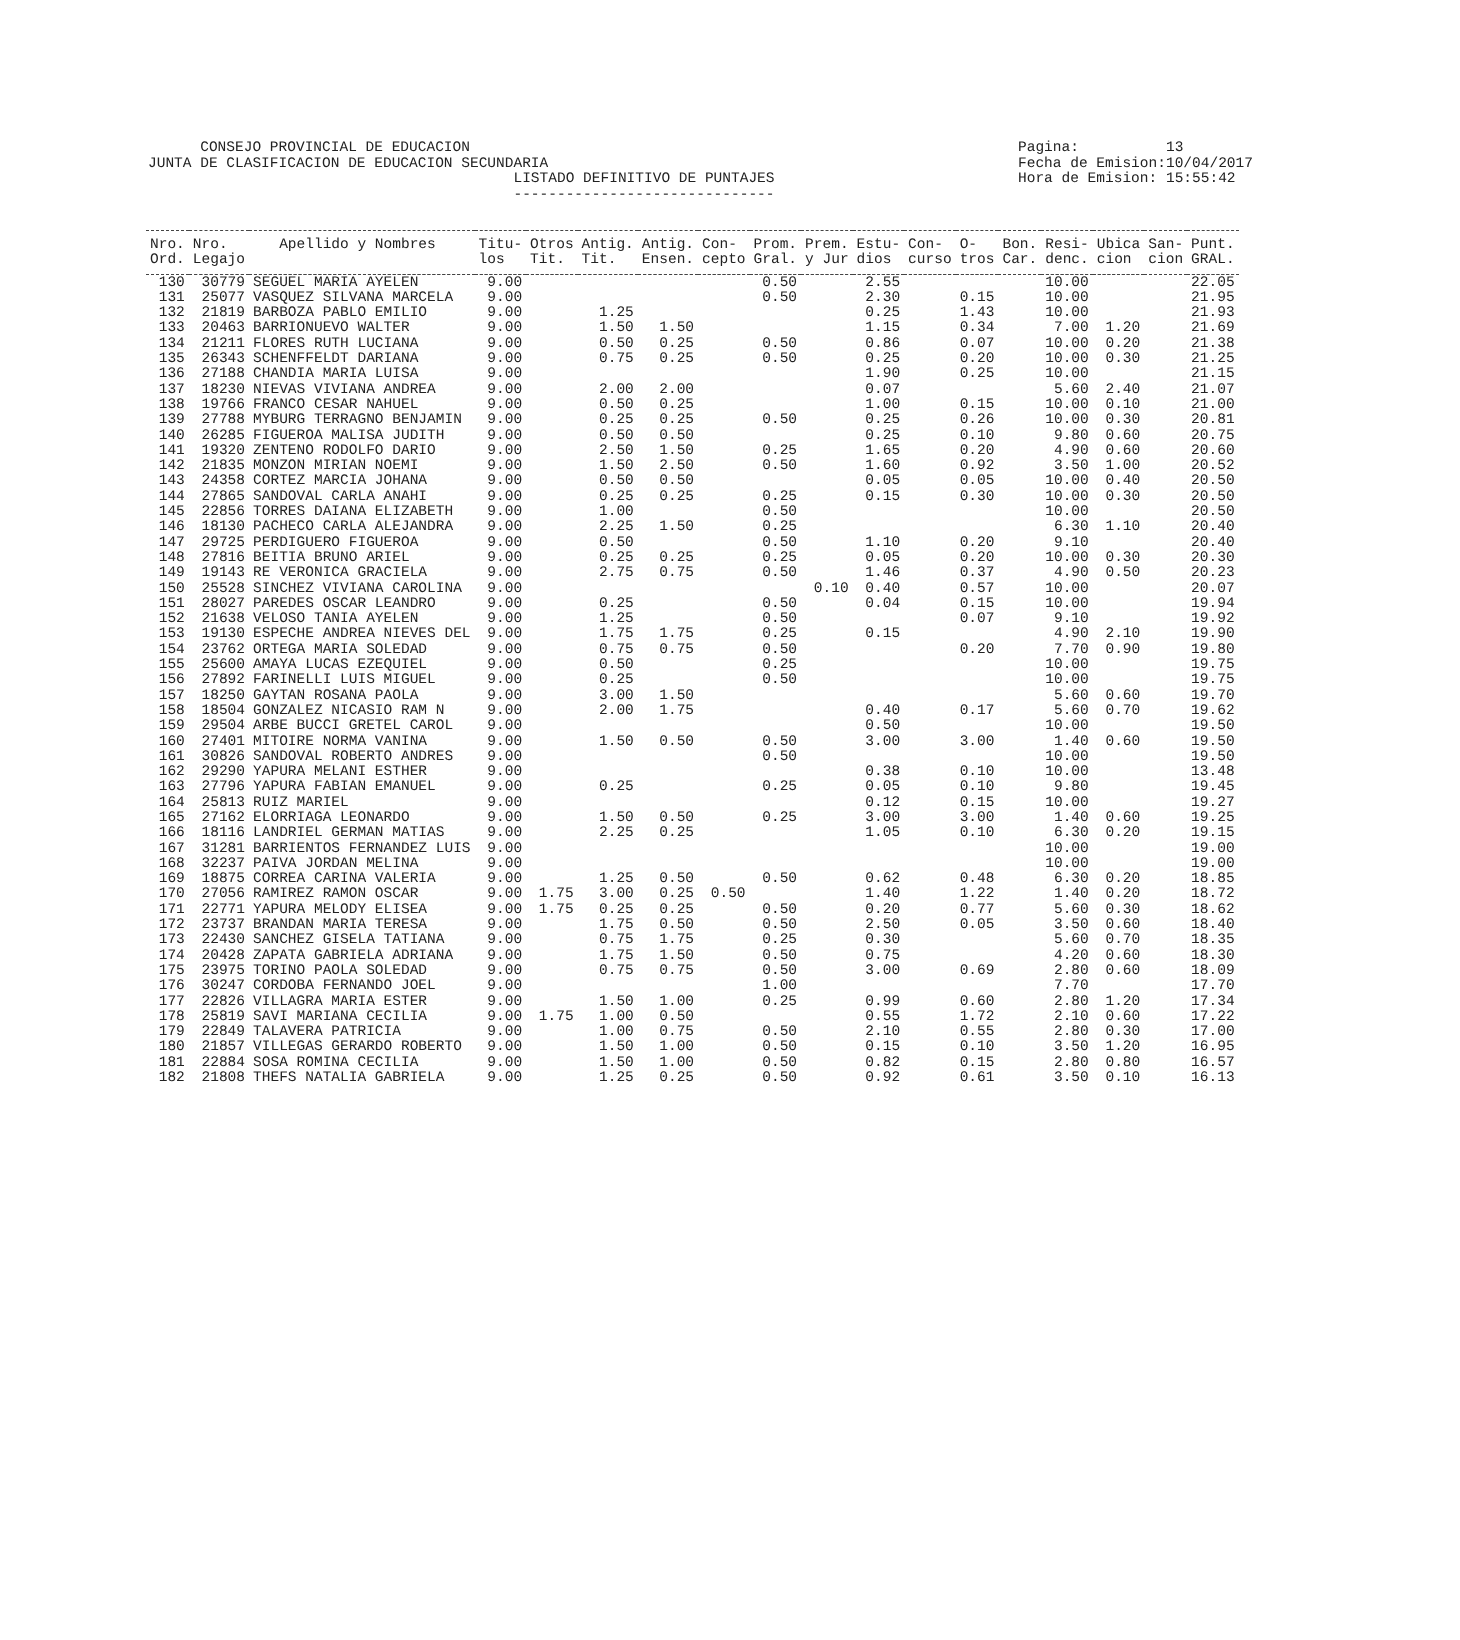CONSEJO PROVINCIAL DE EDUCACION JUNTA DE CLASIFICACION DE EDUCACION SECUNDARIA LISTADO DEFINITIVO DE PUNTAJES ------------------------------
Pagina: 13 Fecha de Emision:10/04/2017 Hora de Emision: 15:55:42
| Nro. Ord. | Nro. Legajo | Apellido y Nombres | Titu- los | Otros Tit. | Antig. Tit. | Antig. Ensen. | Con- cepto | Prom. Gral. | Prem. y Jur | Estu- dios | Con- curso | O- tros | Bon. Car. | Resi- denc. | Ubica cion | San- cion | Punt. GRAL. |
| --- | --- | --- | --- | --- | --- | --- | --- | --- | --- | --- | --- | --- | --- | --- | --- | --- | --- |
| 130 | 30779 | SEGUEL MARIA AYELEN | 9.00 | | | | | 0.50 | | 2.55 | | | | 10.00 | | | 22.05 |
| 131 | 25077 | VASQUEZ SILVANA MARCELA | 9.00 | | | | | 0.50 | | 2.30 | | 0.15 | | 10.00 | | | 21.95 |
| 132 | 21819 | BARBOZA PABLO EMILIO | 9.00 | | 1.25 | | | | | 0.25 | | 1.43 | | 10.00 | | | 21.93 |
| 133 | 20463 | BARRIONUEVO WALTER | 9.00 | | 1.50 | 1.50 | | | | 1.15 | | 0.34 | | 7.00 | 1.20 | | 21.69 |
| 134 | 21211 | FLORES RUTH LUCIANA | 9.00 | | 0.50 | 0.25 | | 0.50 | | 0.86 | | 0.07 | | 10.00 | 0.20 | | 21.38 |
| 135 | 26343 | SCHENFFELDT DARIANA | 9.00 | | 0.75 | 0.25 | | 0.50 | | 0.25 | | 0.20 | | 10.00 | 0.30 | | 21.25 |
| 136 | 27188 | CHANDIA MARIA LUISA | 9.00 | | | | | | | 1.90 | | 0.25 | | 10.00 | | | 21.15 |
| 137 | 18230 | NIEVAS VIVIANA ANDREA | 9.00 | | 2.00 | 2.00 | | | | 0.07 | | | | 5.60 | 2.40 | | 21.07 |
| 138 | 19766 | FRANCO CESAR NAHUEL | 9.00 | | 0.50 | 0.25 | | | | 1.00 | | 0.15 | | 10.00 | 0.10 | | 21.00 |
| 139 | 27788 | MYBURG TERRAGNO BENJAMIN | 9.00 | | 0.25 | 0.25 | | 0.50 | | 0.25 | | 0.26 | | 10.00 | 0.30 | | 20.81 |
| 140 | 26285 | FIGUEROA MALISA JUDITH | 9.00 | | 0.50 | 0.50 | | | | 0.25 | | 0.10 | | 9.80 | 0.60 | | 20.75 |
| 141 | 19320 | ZENTENO RODOLFO DARIO | 9.00 | | 2.50 | 1.50 | | 0.25 | | 1.65 | | 0.20 | | 4.90 | 0.60 | | 20.60 |
| 142 | 21835 | MONZON MIRIAN NOEMI | 9.00 | | 1.50 | 2.50 | | 0.50 | | 1.60 | | 0.92 | | 3.50 | 1.00 | | 20.52 |
| 143 | 24358 | CORTEZ MARCIA JOHANA | 9.00 | | 0.50 | 0.50 | | | | 0.05 | | 0.05 | | 10.00 | 0.40 | | 20.50 |
| 144 | 27865 | SANDOVAL CARLA ANAHI | 9.00 | | 0.25 | 0.25 | | 0.25 | | 0.15 | | 0.30 | | 10.00 | 0.30 | | 20.50 |
| 145 | 22856 | TORRES DAIANA ELIZABETH | 9.00 | | 1.00 | | | 0.50 | | | | | | 10.00 | | | 20.50 |
| 146 | 18130 | PACHECO CARLA ALEJANDRA | 9.00 | | 2.25 | 1.50 | | 0.25 | | | | | | 6.30 | 1.10 | | 20.40 |
| 147 | 29725 | PERDIGUERO FIGUEROA | 9.00 | | 0.50 | | | 0.50 | | 1.10 | | 0.20 | | 9.10 | | | 20.40 |
| 148 | 27816 | BEITIA BRUNO ARIEL | 9.00 | | 0.25 | 0.25 | | 0.25 | | 0.05 | | 0.20 | | 10.00 | 0.30 | | 20.30 |
| 149 | 19143 | RE VERONICA GRACIELA | 9.00 | | 2.75 | 0.75 | | 0.50 | | 1.46 | | 0.37 | | 4.90 | 0.50 | | 20.23 |
| 150 | 25528 | SINCHEZ VIVIANA CAROLINA | 9.00 | | | | | | 0.10 | 0.40 | | 0.57 | | 10.00 | | | 20.07 |
| 151 | 28027 | PAREDES OSCAR LEANDRO | 9.00 | | 0.25 | | | 0.50 | | 0.04 | | 0.15 | | 10.00 | | | 19.94 |
| 152 | 21638 | VELOSO TANIA AYELEN | 9.00 | | 1.25 | | | 0.50 | | | | 0.07 | | 9.10 | | | 19.92 |
| 153 | 19130 | ESPECHE ANDREA NIEVES DEL | 9.00 | | 1.75 | 1.75 | | 0.25 | | 0.15 | | | | 4.90 | 2.10 | | 19.90 |
| 154 | 23762 | ORTEGA MARIA SOLEDAD | 9.00 | | 0.75 | 0.75 | | 0.50 | | | | 0.20 | | 7.70 | 0.90 | | 19.80 |
| 155 | 25600 | AMAYA LUCAS EZEQUIEL | 9.00 | | 0.50 | | | 0.25 | | | | | | 10.00 | | | 19.75 |
| 156 | 27892 | FARINELLI LUIS MIGUEL | 9.00 | | 0.25 | | | 0.50 | | | | | | 10.00 | | | 19.75 |
| 157 | 18250 | GAYTAN ROSANA PAOLA | 9.00 | | 3.00 | 1.50 | | | | | | | | 5.60 | 0.60 | | 19.70 |
| 158 | 18504 | GONZALEZ NICASIO RAM N | 9.00 | | 2.00 | 1.75 | | | | 0.40 | | 0.17 | | 5.60 | 0.70 | | 19.62 |
| 159 | 29504 | ARBE BUCCI GRETEL CAROL | 9.00 | | | | | | | 0.50 | | | | 10.00 | | | 19.50 |
| 160 | 27401 | MITOIRE NORMA VANINA | 9.00 | | 1.50 | 0.50 | | 0.50 | | 3.00 | | 3.00 | | 1.40 | 0.60 | | 19.50 |
| 161 | 30826 | SANDOVAL ROBERTO ANDRES | 9.00 | | | | | 0.50 | | | | | | 10.00 | | | 19.50 |
| 162 | 29290 | YAPURA MELANI ESTHER | 9.00 | | | | | | | 0.38 | | 0.10 | | 10.00 | | | 13.48 |
| 163 | 27796 | YAPURA FABIAN EMANUEL | 9.00 | | 0.25 | | | 0.25 | | 0.05 | | 0.10 | | 9.80 | | | 19.45 |
| 164 | 25813 | RUIZ MARIEL | 9.00 | | | | | | | 0.12 | | 0.15 | | 10.00 | | | 19.27 |
| 165 | 27162 | ELORRIAGA LEONARDO | 9.00 | | 1.50 | 0.50 | | 0.25 | | 3.00 | | 3.00 | | 1.40 | 0.60 | | 19.25 |
| 166 | 18116 | LANDRIEL GERMAN MATIAS | 9.00 | | 2.25 | 0.25 | | | | 1.05 | | 0.10 | | 6.30 | 0.20 | | 19.15 |
| 167 | 31281 | BARRIENTOS FERNANDEZ LUIS | 9.00 | | | | | | | | | | | 10.00 | | | 19.00 |
| 168 | 32237 | PAIVA JORDAN MELINA | 9.00 | | | | | | | | | | | 10.00 | | | 19.00 |
| 169 | 18875 | CORREA CARINA VALERIA | 9.00 | | 1.25 | 0.50 | | 0.50 | | 0.62 | | 0.48 | | 6.30 | 0.20 | | 18.85 |
| 170 | 27056 | RAMIREZ RAMON OSCAR | 9.00 | 1.75 | 3.00 | 0.25 | 0.50 | | | 1.40 | | 1.22 | | 1.40 | 0.20 | | 18.72 |
| 171 | 22771 | YAPURA MELODY ELISEA | 9.00 | 1.75 | 0.25 | 0.25 | | 0.50 | | 0.20 | | 0.77 | | 5.60 | 0.30 | | 18.62 |
| 172 | 23737 | BRANDAN MARIA TERESA | 9.00 | | 1.75 | 0.50 | | 0.50 | | 2.50 | | 0.05 | | 3.50 | 0.60 | | 18.40 |
| 173 | 22430 | SANCHEZ GISELA TATIANA | 9.00 | | 0.75 | 1.75 | | 0.25 | | 0.30 | | | | 5.60 | 0.70 | | 18.35 |
| 174 | 20428 | ZAPATA GABRIELA ADRIANA | 9.00 | | 1.75 | 1.50 | | 0.50 | | 0.75 | | | | 4.20 | 0.60 | | 18.30 |
| 175 | 23975 | TORINO PAOLA SOLEDAD | 9.00 | | 0.75 | 0.75 | | 0.50 | | 3.00 | | 0.69 | | 2.80 | 0.60 | | 18.09 |
| 176 | 30247 | CORDOBA FERNANDO JOEL | 9.00 | | | | | 1.00 | | | | | | 7.70 | | | 17.70 |
| 177 | 22826 | VILLAGRA MARIA ESTER | 9.00 | | 1.50 | 1.00 | | 0.25 | | 0.99 | | 0.60 | | 2.80 | 1.20 | | 17.34 |
| 178 | 25819 | SAVI MARIANA CECILIA | 9.00 | 1.75 | 1.00 | 0.50 | | | | 0.55 | | 1.72 | | 2.10 | 0.60 | | 17.22 |
| 179 | 22849 | TALAVERA PATRICIA | 9.00 | | 1.00 | 0.75 | | 0.50 | | 2.10 | | 0.55 | | 2.80 | 0.30 | | 17.00 |
| 180 | 21857 | VILLEGAS GERARDO ROBERTO | 9.00 | | 1.50 | 1.00 | | 0.50 | | 0.15 | | 0.10 | | 3.50 | 1.20 | | 16.95 |
| 181 | 22884 | SOSA ROMINA CECILIA | 9.00 | | 1.50 | 1.00 | | 0.50 | | 0.82 | | 0.15 | | 2.80 | 0.80 | | 16.57 |
| 182 | 21808 | THEFS NATALIA GABRIELA | 9.00 | | 1.25 | 0.25 | | 0.50 | | 0.92 | | 0.61 | | 3.50 | 0.10 | | 16.13 |